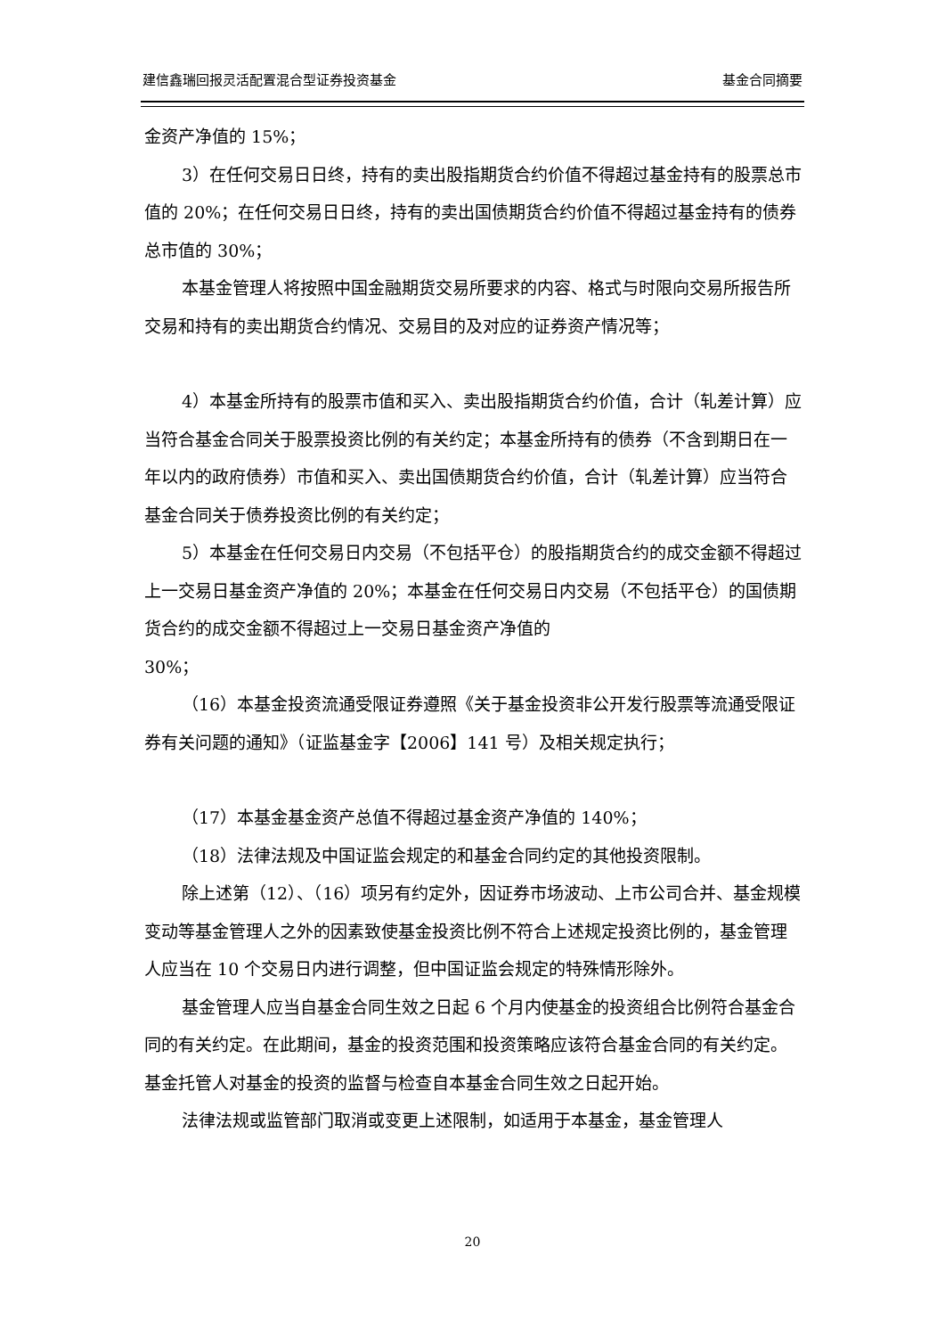建信鑫瑞回报灵活配置混合型证券投资基金 基金合同摘要
金资产净值的 15%；
3）在任何交易日日终，持有的卖出股指期货合约价值不得超过基金持有的股票总市值的 20%；在任何交易日日终，持有的卖出国债期货合约价值不得超过基金持有的债券总市值的 30%；
本基金管理人将按照中国金融期货交易所要求的内容、格式与时限向交易所报告所交易和持有的卖出期货合约情况、交易目的及对应的证券资产情况等；
4）本基金所持有的股票市值和买入、卖出股指期货合约价值，合计（轧差计算）应当符合基金合同关于股票投资比例的有关约定；本基金所持有的债券（不含到期日在一年以内的政府债券）市值和买入、卖出国债期货合约价值，合计（轧差计算）应当符合基金合同关于债券投资比例的有关约定；
5）本基金在任何交易日内交易（不包括平仓）的股指期货合约的成交金额不得超过上一交易日基金资产净值的 20%；本基金在任何交易日内交易（不包括平仓）的国债期货合约的成交金额不得超过上一交易日基金资产净值的
30%；
（16）本基金投资流通受限证券遵照《关于基金投资非公开发行股票等流通受限证券有关问题的通知》（证监基金字【2006】141 号）及相关规定执行；
（17）本基金基金资产总值不得超过基金资产净值的 140%；
（18）法律法规及中国证监会规定的和基金合同约定的其他投资限制。
除上述第（12）、（16）项另有约定外，因证券市场波动、上市公司合并、基金规模变动等基金管理人之外的因素致使基金投资比例不符合上述规定投资比例的，基金管理人应当在 10 个交易日内进行调整，但中国证监会规定的特殊情形除外。
基金管理人应当自基金合同生效之日起 6 个月内使基金的投资组合比例符合基金合同的有关约定。在此期间，基金的投资范围和投资策略应该符合基金合同的有关约定。基金托管人对基金的投资的监督与检查自本基金合同生效之日起开始。
法律法规或监管部门取消或变更上述限制，如适用于本基金，基金管理人
20